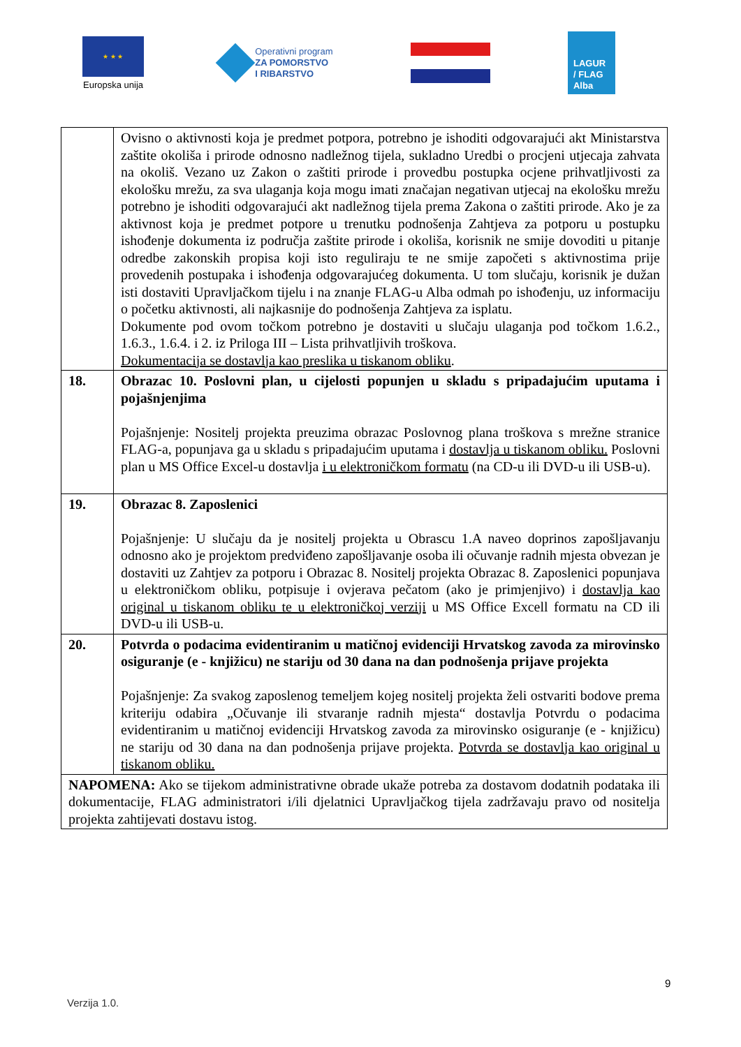★ ★ ★
Europska unija
Operativni program
ZA POMORSTVO
I RIBARSTVO
LAGUR
/ FLAG
Alba
| | Ovisno o aktivnosti koja je predmet potpora, potrebno je ishoditi odgovarajući akt Ministarstva zaštite okoliša i prirode odnosno nadležnog tijela, sukladno Uredbi o procjeni utjecaja zahvata na okoliš. Vezano uz Zakon o zaštiti prirode i provedbu postupka ocjene prihvatljivosti za ekološku mrežu, za sva ulaganja koja mogu imati značajan negativan utjecaj na ekološku mrežu potrebno je ishoditi odgovarajući akt nadležnog tijela prema Zakona o zaštiti prirode. Ako je za aktivnost koja je predmet potpore u trenutku podnošenja Zahtjeva za potporu u postupku ishođenje dokumenta iz područja zaštite prirode i okoliša, korisnik ne smije dovoditi u pitanje odredbe zakonskih propisa koji isto reguliraju te ne smije započeti s aktivnostima prije provedenih postupaka i ishođenja odgovarajućeg dokumenta. U tom slučaju, korisnik je dužan isti dostaviti Upravljačkom tijelu i na znanje FLAG-u Alba odmah po ishođenju, uz informaciju o početku aktivnosti, ali najkasnije do podnošenja Zahtjeva za isplatu. Dokumente pod ovom točkom potrebno je dostaviti u slučaju ulaganja pod točkom 1.6.2., 1.6.3., 1.6.4. i 2. iz Priloga III – Lista prihvatljivih troškova. Dokumentacija se dostavlja kao preslika u tiskanom obliku . |
| 18. | Obrazac 10. Poslovni plan, u cijelosti popunjen u skladu s pripadajućim uputama i pojašnjenjima Pojašnjenje: Nositelj projekta preuzima obrazac Poslovnog plana troškova s mrežne stranice FLAG-a, popunjava ga u skladu s pripadajućim uputama i dostavlja u tiskanom obliku. Poslovni plan u MS Office Excel-u dostavlja i u elektroničkom formatu (na CD-u ili DVD-u ili USB-u). |
| 19. | Obrazac 8. Zaposlenici Pojašnjenje: U slučaju da je nositelj projekta u Obrascu 1.A naveo doprinos zapošljavanju odnosno ako je projektom predviđeno zapošljavanje osoba ili očuvanje radnih mjesta obvezan je dostaviti uz Zahtjev za potporu i Obrazac 8. Nositelj projekta Obrazac 8. Zaposlenici popunjava u elektroničkom obliku, potpisuje i ovjerava pečatom (ako je primjenjivo) i dostavlja kao original u tiskanom obliku te u elektroničkoj verziji u MS Office Excell formatu na CD ili DVD-u ili USB-u. |
| 20. | Potvrda o podacima evidentiranim u matičnoj evidenciji Hrvatskog zavoda za mirovinsko osiguranje (e - knjižicu) ne stariju od 30 dana na dan podnošenja prijave projekta Pojašnjenje: Za svakog zaposlenog temeljem kojeg nositelj projekta želi ostvariti bodove prema kriteriju odabira „Očuvanje ili stvaranje radnih mjesta“ dostavlja Potvrdu o podacima evidentiranim u matičnoj evidenciji Hrvatskog zavoda za mirovinsko osiguranje (e - knjižicu) ne stariju od 30 dana na dan podnošenja prijave projekta. Potvrda se dostavlja kao original u tiskanom obliku. |
| NAPOMENA: Ako se tijekom administrativne obrade ukaže potreba za dostavom dodatnih podataka ili dokumentacije, FLAG administratori i/ili djelatnici Upravljačkog tijela zadržavaju pravo od nositelja projekta zahtijevati dostavu istog. | |
9
Verzija 1.0.